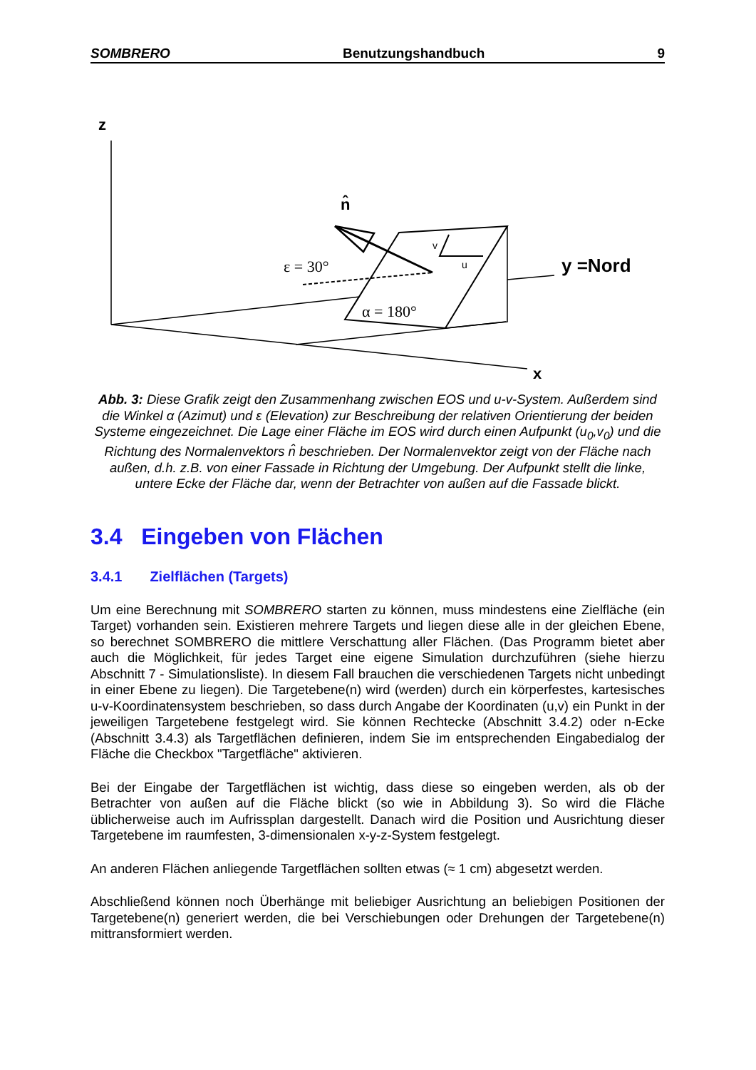SOMBRERO Benutzungshandbuch 9
z
n̂
ε = 30°
α = 180°
y =Nord
x
v
u
Abb. 3: Diese Grafik zeigt den Zusammenhang zwischen EOS und u-v-System. Außerdem sind die Winkel α (Azimut) und ε (Elevation) zur Beschreibung der relativen Orientierung der beiden Systeme eingezeichnet. Die Lage einer Fläche im EOS wird durch einen Aufpunkt (u<sub>0</sub>,v<sub>0</sub>) und die Richtung des Normalenvektors n̂ beschrieben. Der Normalenvektor zeigt von der Fläche nach außen, d.h. z.B. von einer Fassade in Richtung der Umgebung. Der Aufpunkt stellt die linke, untere Ecke der Fläche dar, wenn der Betrachter von außen auf die Fassade blickt.
3.4 Eingeben von Flächen
3.4.1 Zielflächen (Targets)
Um eine Berechnung mit SOMBRERO starten zu können, muss mindestens eine Zielfläche (ein Target) vorhanden sein. Existieren mehrere Targets und liegen diese alle in der gleichen Ebene, so berechnet SOMBRERO die mittlere Verschattung aller Flächen. (Das Programm bietet aber auch die Möglichkeit, für jedes Target eine eigene Simulation durchzuführen (siehe hierzu Abschnitt 7 - Simulationsliste). In diesem Fall brauchen die verschiedenen Targets nicht unbedingt in einer Ebene zu liegen). Die Targetebene(n) wird (werden) durch ein körperfestes, kartesisches u-v-Koordinatensystem beschrieben, so dass durch Angabe der Koordinaten (u,v) ein Punkt in der jeweiligen Targetebene festgelegt wird. Sie können Rechtecke (Abschnitt 3.4.2) oder n-Ecke (Abschnitt 3.4.3) als Targetflächen definieren, indem Sie im entsprechenden Eingabedialog der Fläche die Checkbox "Targetfläche" aktivieren.
Bei der Eingabe der Targetflächen ist wichtig, dass diese so eingeben werden, als ob der Betrachter von außen auf die Fläche blickt (so wie in Abbildung 3). So wird die Fläche üblicherweise auch im Aufrissplan dargestellt. Danach wird die Position und Ausrichtung dieser Targetebene im raumfesten, 3-dimensionalen x-y-z-System festgelegt.
An anderen Flächen anliegende Targetflächen sollten etwas (≈ 1 cm) abgesetzt werden.
Abschließend können noch Überhänge mit beliebiger Ausrichtung an beliebigen Positionen der Targetebene(n) generiert werden, die bei Verschiebungen oder Drehungen der Targetebene(n) mittransformiert werden.